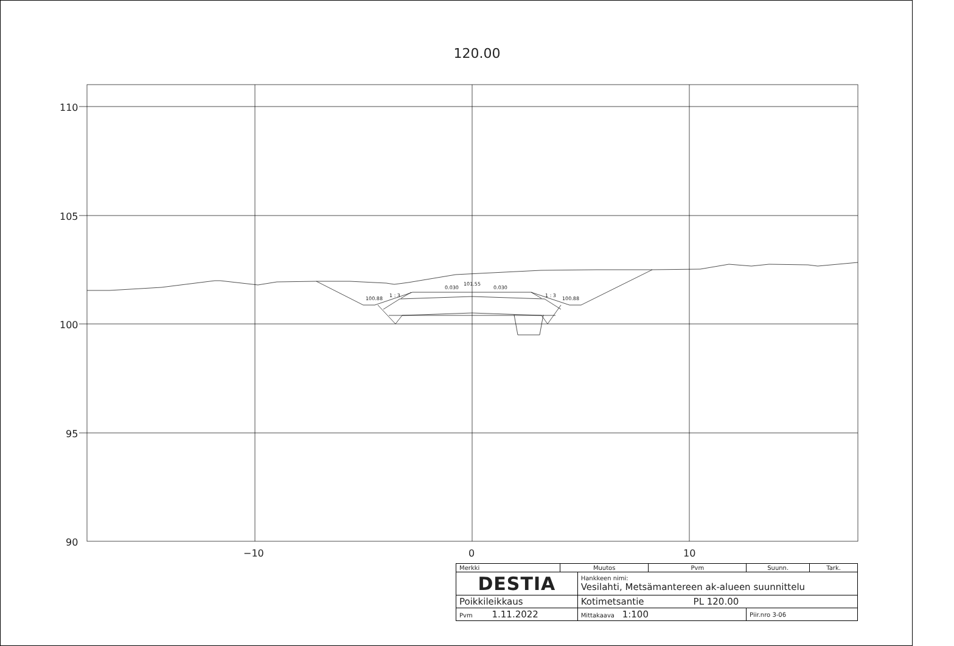120.00
110
105
100
95
90
−10
0
10
100.88
100.88
101.55
0.030
0.030
1 : 3
1 : 3
| Merkki | Muutos | | Pvm | Suunn. | Tark. |
| DESTIA | | Hankkeen nimi: Vesilahti, Metsämantereen ak-alueen suunnittelu | | | |
| Poikkileikkaus | | Kotimetsantie PL 120.00 | | | |
| Pvm 1.11.2022 | | Mittakaava 1:100 | | Piir.nro 3-06 | |